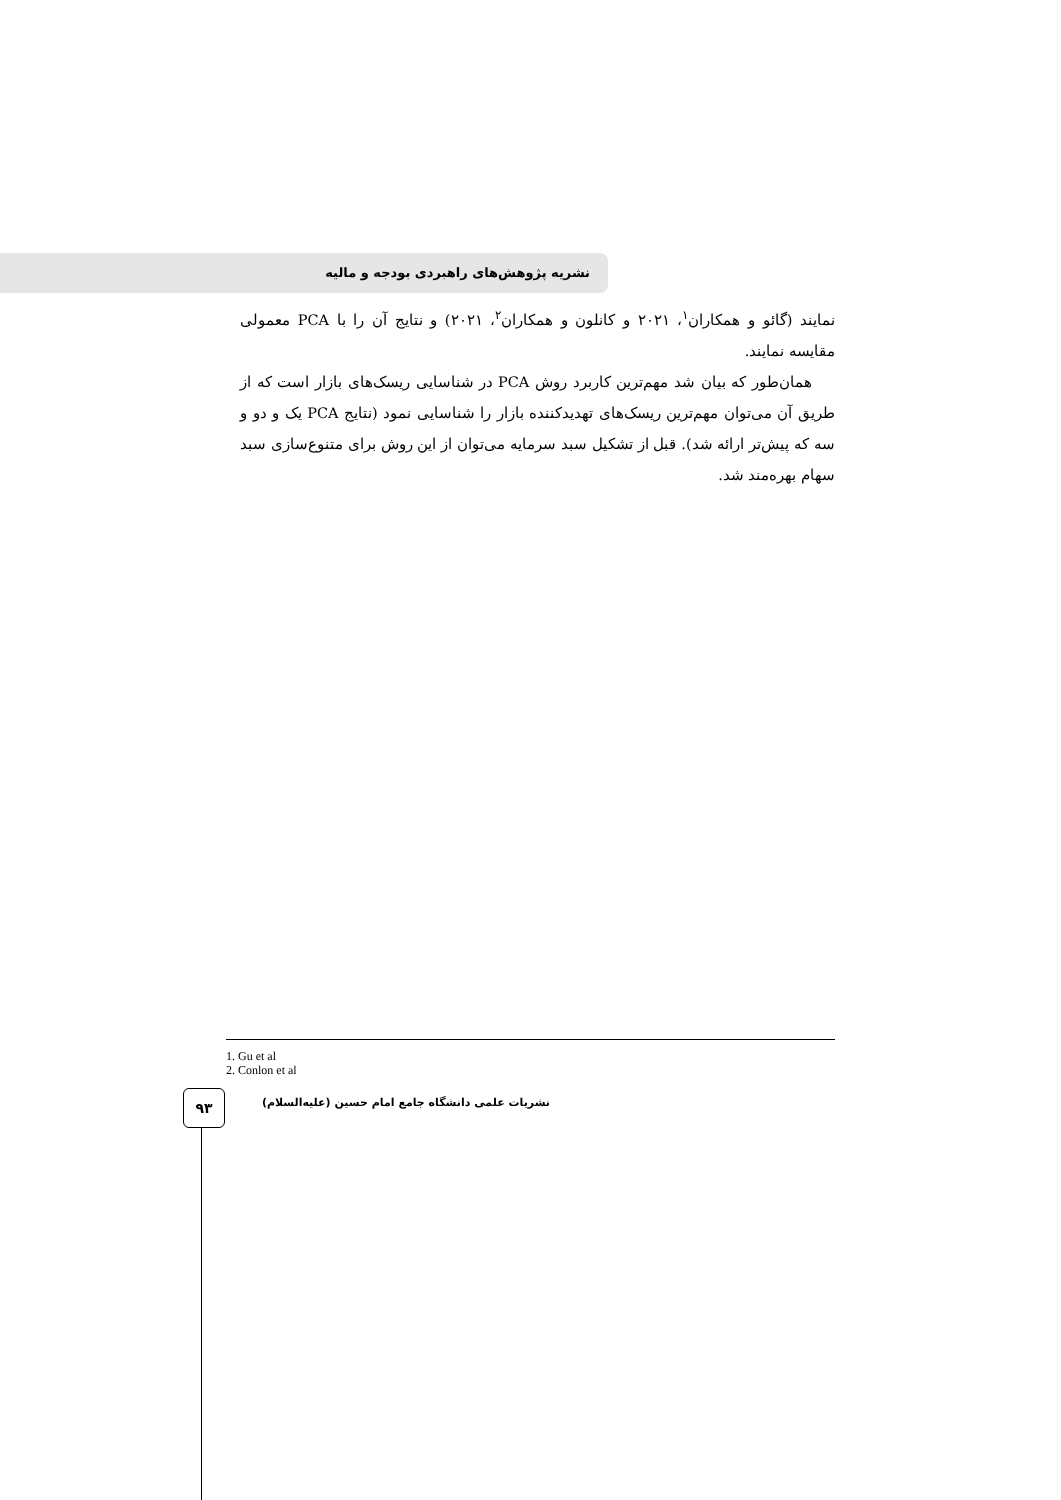نشریه پژوهش‌های راهبردی بودجه و مالیه
نمایند (گائو و همکاران<sup>۱</sup>، ۲۰۲۱ و کانلون و همکاران<sup>۲</sup>، ۲۰۲۱) و نتایج آن را با PCA معمولی مقایسه نمایند.
همان‌طور که بیان شد مهم‌ترین کاربرد روش PCA در شناسایی ریسک‌های بازار است که از طریق آن می‌توان مهم‌ترین ریسک‌های تهدیدکننده بازار را شناسایی نمود (نتایج PCA یک و دو و سه که پیش‌تر ارائه شد). قبل از تشکیل سبد سرمایه می‌توان از این روش برای متنوع‌سازی سبد سهام بهره‌مند شد.
1. Gu et al
2. Conlon et al
۹۳
نشریات علمی دانشگاه جامع امام حسین (علیه‌السلام)